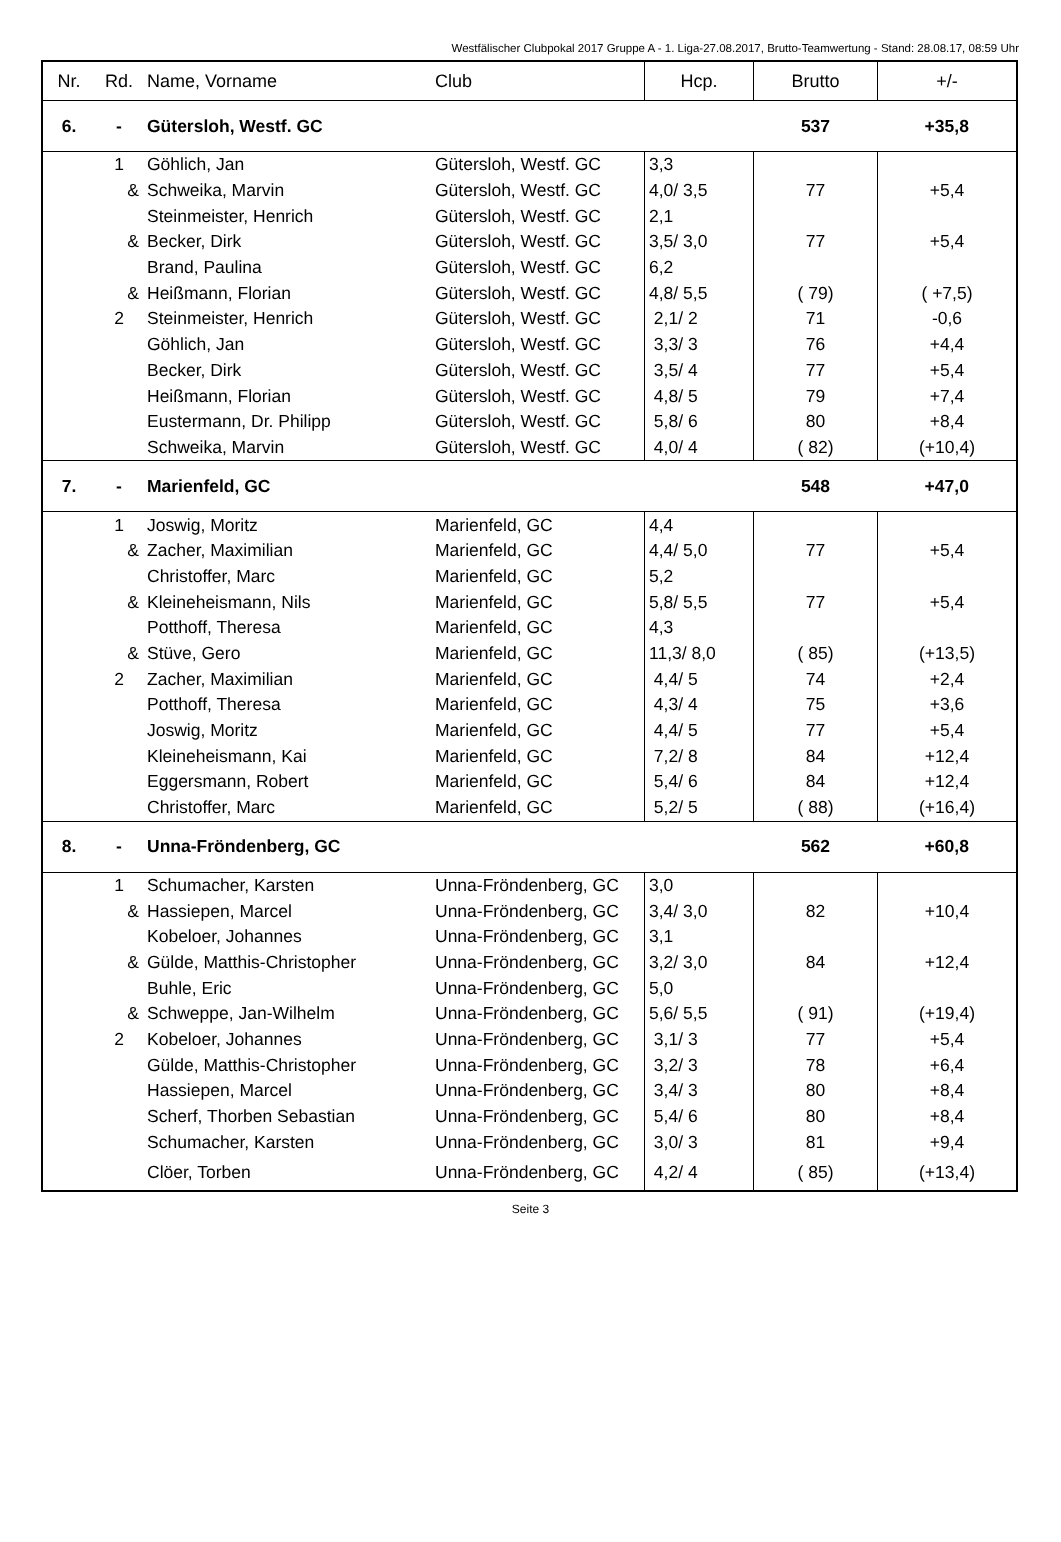Westfälischer Clubpokal 2017 Gruppe A - 1. Liga-27.08.2017, Brutto-Teamwertung - Stand: 28.08.17, 08:59 Uhr
| Nr. | Rd. | Name, Vorname | Club | Hcp. | Brutto | +/- |
| --- | --- | --- | --- | --- | --- | --- |
| 6. | - | Gütersloh, Westf. GC | | | 537 | +35,8 |
| | 1 | Göhlich, Jan | Gütersloh, Westf. GC | 3,3 | | |
| | & | Schweika, Marvin | Gütersloh, Westf. GC | 4,0/ 3,5 | 77 | +5,4 |
| | | Steinmeister, Henrich | Gütersloh, Westf. GC | 2,1 | | |
| | & | Becker, Dirk | Gütersloh, Westf. GC | 3,5/ 3,0 | 77 | +5,4 |
| | | Brand, Paulina | Gütersloh, Westf. GC | 6,2 | | |
| | & | Heißmann, Florian | Gütersloh, Westf. GC | 4,8/ 5,5 | ( 79) | ( +7,5) |
| | 2 | Steinmeister, Henrich | Gütersloh, Westf. GC | 2,1/ 2 | 71 | -0,6 |
| | | Göhlich, Jan | Gütersloh, Westf. GC | 3,3/ 3 | 76 | +4,4 |
| | | Becker, Dirk | Gütersloh, Westf. GC | 3,5/ 4 | 77 | +5,4 |
| | | Heißmann, Florian | Gütersloh, Westf. GC | 4,8/ 5 | 79 | +7,4 |
| | | Eustermann, Dr. Philipp | Gütersloh, Westf. GC | 5,8/ 6 | 80 | +8,4 |
| | | Schweika, Marvin | Gütersloh, Westf. GC | 4,0/ 4 | ( 82) | (+10,4) |
| 7. | - | Marienfeld, GC | | | 548 | +47,0 |
| | 1 | Joswig, Moritz | Marienfeld, GC | 4,4 | | |
| | & | Zacher, Maximilian | Marienfeld, GC | 4,4/ 5,0 | 77 | +5,4 |
| | | Christoffer, Marc | Marienfeld, GC | 5,2 | | |
| | & | Kleineheismann, Nils | Marienfeld, GC | 5,8/ 5,5 | 77 | +5,4 |
| | | Potthoff, Theresa | Marienfeld, GC | 4,3 | | |
| | & | Stüve, Gero | Marienfeld, GC | 11,3/ 8,0 | ( 85) | (+13,5) |
| | 2 | Zacher, Maximilian | Marienfeld, GC | 4,4/ 5 | 74 | +2,4 |
| | | Potthoff, Theresa | Marienfeld, GC | 4,3/ 4 | 75 | +3,6 |
| | | Joswig, Moritz | Marienfeld, GC | 4,4/ 5 | 77 | +5,4 |
| | | Kleineheismann, Kai | Marienfeld, GC | 7,2/ 8 | 84 | +12,4 |
| | | Eggersmann, Robert | Marienfeld, GC | 5,4/ 6 | 84 | +12,4 |
| | | Christoffer, Marc | Marienfeld, GC | 5,2/ 5 | ( 88) | (+16,4) |
| 8. | - | Unna-Fröndenberg, GC | | | 562 | +60,8 |
| | 1 | Schumacher, Karsten | Unna-Fröndenberg, GC | 3,0 | | |
| | & | Hassiepen, Marcel | Unna-Fröndenberg, GC | 3,4/ 3,0 | 82 | +10,4 |
| | | Kobeloer, Johannes | Unna-Fröndenberg, GC | 3,1 | | |
| | & | Gülde, Matthis-Christopher | Unna-Fröndenberg, GC | 3,2/ 3,0 | 84 | +12,4 |
| | | Buhle, Eric | Unna-Fröndenberg, GC | 5,0 | | |
| | & | Schweppe, Jan-Wilhelm | Unna-Fröndenberg, GC | 5,6/ 5,5 | ( 91) | (+19,4) |
| | 2 | Kobeloer, Johannes | Unna-Fröndenberg, GC | 3,1/ 3 | 77 | +5,4 |
| | | Gülde, Matthis-Christopher | Unna-Fröndenberg, GC | 3,2/ 3 | 78 | +6,4 |
| | | Hassiepen, Marcel | Unna-Fröndenberg, GC | 3,4/ 3 | 80 | +8,4 |
| | | Scherf, Thorben Sebastian | Unna-Fröndenberg, GC | 5,4/ 6 | 80 | +8,4 |
| | | Schumacher, Karsten | Unna-Fröndenberg, GC | 3,0/ 3 | 81 | +9,4 |
| | | Clöer, Torben | Unna-Fröndenberg, GC | 4,2/ 4 | ( 85) | (+13,4) |
Seite 3